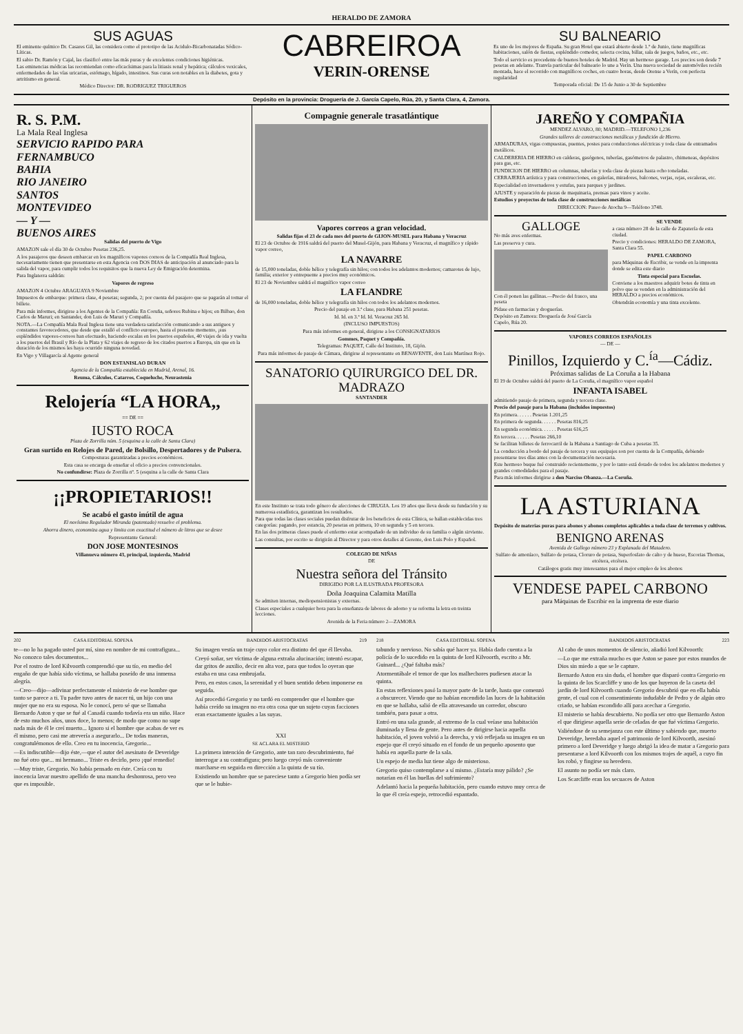HERALDO DE ZAMORA
SUS AGUAS
El eminente químico Dr. Casares Gil, las considera como el prototipo de las Acidulo-Bicarbonatadas Sódico-Líticas.
El sabio Dr. Ramón y Cajal, las clasificó entre las más puras y de excelentes condiciones higiénicas.
Las eminencias médicas las recomiendan como eficacísimas para la litiasis renal y hepática; cálculos vexicales, enfermedades de las vías uricarias, estómago, hígado, intestinos. Sus curas son notables en la diabetes, gota y artritismo en general.
Médico Director: DR. RODRIGUEZ TRIGUEROS
CABREIROA
VERIN-ORENSE
SU BALNEARIO
Es uno de los mejores de España. Su gran Hotel que estará abierto desde 1.º de Junio, tiene magníficas habitaciones, salón de fiestas, espléndido comedor, selecta cocina, billar, sala de juegos, baños, etc., etc.
Todo el servicio es procedente de buenos hoteles de Madrid. Hay un hermoso garage. Los precios son desde 7 pesetas en adelante. Tranvía particular del balneario lo une a Verín. Una nueva sociedad de automóviles recién montada, hace el recorrido con magníficos coches, en cuatro horas, desde Orense a Verín, con perfecta regularidad
Temporada oficial: De 15 de Junio a 30 de Septiembre
Depósito en la provincia: Droguería de J. García Capelo, Rúa, 20, y Santa Clara, 4, Zamora.
R. S. P.M.
La Mala Real Inglesa
SERVICIO RAPIDO PARA
FERNAMBUCO
BAHIA
RIO JANEIRO
SANTOS
MONTEVIDEO
— Y —
BUENOS AIRES
Salidas del puerto de Vigo
AMAZON sale el día 30 de Octubre Pesetas 236,25.
A los pasajeros que deseen embarcar en los magníficos vapores correos de la Compañía Real Inglesa, necesariamente tienen que presentarse en esta Agencia con DOS DIAS de anticipación al anunciado para la salida del vapor, para cumplir todos los requisitos que la nueva Ley de Emigración determina.
Para Inglaterra saldrán:
Vapores de regreso
AMAZON 4 Octubre ARAGUAYA 9 Noviembre
Impuestos de embarque: primera clase, 4 pesetas; segunda, 2; por cuenta del pasajero que se pagarán al tomar el billete.
Para más informes, dirigirse a los Agentes de la Compañía: En Coruña, señores Rubina e hijos; en Bilbao, don Carlos de Maruri; en Santander, don Luis de Maruri y Compañía.
NOTA.—La Compañía Mala Real Inglesa tiene una verdadera satisfacción comunicando a sus antiguos y constantes favorecedores, que desde que estalló el conflicto europeo, hasta el presente momento, ¡sus espléndidos vapores-correos han efectuado, haciendo escalas en los puertos españoles, 40 viajes de ida y vuelta a los puertos del Brasil y Río de la Plata y 62 viajes de regreso de los citados puertos a Europa, sin que en la duración de los mismos les haya ocurrido ninguna novedad.
En Vigo y Villagarcía al Agente general
DON ESTANISLAO DURAN
Agencia de la Compañía establecida en Madrid, Arenal, 16.
Reuma, Cálculos, Catarros, Coqueluche, Neurastenia
Relojería “LA HORA,,
== DE ==
IUSTO ROCA
Plaza de Zorrilla núm. 5 (esquina a la calle de Santa Clara)
Gran surtido en Relojes de Pared, de Bolsillo, Despertadores y de Pulsera.
Composturas garantizadas a precios económicos.
Esta casa se encarga de enseñar el oficio a precios convencionales.
No confundirse: Plaza de Zorrilla nº. 5 (esquina a la calle de Santa Clara
¡¡PROPIETARIOS!!
Se acabó el gasto inútil de agua
El novísimo Regulador Miranda (patentado) resuelve el problema.
Ahorra dinero, economiza agua y limita con exactitud el número de litros que se desee
Representante General:
DON JOSE MONTESINOS
Villanueva número 43, principal, izquierda, Madrid
Compagnie generale trasatlántique
Vapores correos a gran velocidad.
Salidas fijas el 23 de cada mes del puerto de GIJON-MUSEL para Habana y Veracruz
El 23 de Octubre de 1916 saldrá del puerto del Musel-Gijón, para Habana y Veracruz, el magnífico y rápido vapor correo,
LA NAVARRE
de 15,000 toneladas, doble hélice y telegrafía sin hilos; con todos los adelantos modernos; camarotes de lujo, familia; exterior y entrepuente a precios muy económicos.
El 23 de Noviembre saldrá el magnífico vapor correo
LA FLANDRE
de 16,000 toneladas, doble hélice y telegrafía sin hilos con todos los adelantos modernos.
Precio del pasaje en 3.ª clase, para Habana 251 pesetas.
Id. Id. en 3.ª Id. Id. Veracruz 265 Id.
(INCLUSO IMPUESTOS)
Para más informes en general, dirigirse a los CONSIGNATARIOS
Gommes, Paquet y Compañía.
Telegramas: PAQUET, Calle del Instituto, 18, Gijón.
Para más informes de pasaje de Cámara, dirigirse al representante en BENAVENTE, don Luis Martínez Rojo.
SANATORIO QUIRURGICO DEL DR. MADRAZO
SANTANDER
En este Instituto se trata todo género de afecciones de CIRUGIA. Los 19 años que lleva desde su fundación y su numerosa estadística, garantizan los resultados.
Para que todas las clases sociales puedan disfrutar de los beneficios de esta Clínica, se hallan establecidas tres categorías: pagando, por estancia, 20 pesetas en primera, 10 en segunda y 5 en tercera.
En las dos primeras clases puede el enfermo estar acompañado de un individuo de su familia o algún sirviente.
Las consultas, por escrito se dirigirán al Director y para otros detalles al Gerente, don Luis Polo y Español.
COLEGIO DE NIÑAS
DE
Nuestra señora del Tránsito
DIRIGIDO POR LA ILUSTRADA PROFESORA
Doña Joaquina Calamita Matilla
Se admiten internas, mediopensionistas y externas.
Clases especiales a cualquier hora para la enseñanza de labores de adorno y se reforma la letra en treinta lecciones.
Avenida de la Feria número 2—ZAMORA
JAREÑO Y COMPAÑIA
MENDEZ ALVARO, 80; MADRID.—TELEFONO 1,236
Grandes talleres de construcciones metálicas y fundición de Hierro.
ARMADURAS, vigas compuestas, puentes, postes para conducciones eléctricas y toda clase de entramados metálicos.
CALDERERIA DE HIERRO en calderas, gasógenos, tuberías, gasómetros de palastro, chimeneas, depósitos para gas, etc.
FUNDICION DE HIERRO en columnas, tuberías y toda clase de piezas hasta ocho toneladas.
CERRAJERIA artística y para construcciones, en galerías, miradores, balcones, verjas, rejas, escaleras, etc.
Especialidad en invernaderos y estufas, para parques y jardines.
AJUSTE y reparación de piezas de maquinaria, prensas para vinos y aceite.
Estudios y proyectos de toda clase de construcciones metálicas
DIRECCION: Paseo de Atocha 9—Teléfono 3748.
GALLOGE
No más aves enfermas.
Las preserva y cura.
Con él ponen las gallinas.—Precio del frasco, una peseta
Pídase en farmacias y droguerías.
Depósito en Zamora: Droguería de José García Capelo, Rúa 20.
SE VENDE
a casa número 28 de la calle de Zapatería de esta ciudad.
Precio y condiciones: HERALDO DE ZAMORA, Santa Clara 55.
PAPEL CARBONO
para Máquinas de Escribir, se vende en la imprenta donde se edita este diario
Tinta especial para Escuelas.
Conviene a los maestros adquirir botes de tinta en polvo que se venden en la administración del HERALDO a precios económicos.
Obtendrán economía y una tinta excelente.
VAPORES CORREOS ESPAÑOLES
— DE —
Pinillos, Izquierdo y C.<sup>ía</sup>—Cádiz.
Próximas salidas de La Coruña a la Habana
El 19 de Octubre saldrá del puerto de La Coruña, el magnífico vapor español
INFANTA ISABEL
admitiendo pasaje de primera, segunda y tercera clase.
Precio del pasaje para la Habana (incluidos impuestos)
En primera. . . . . . Pesetas 1.201,25
En primera de segunda. . . . . . Pesetas 816,25
En segunda económica. . . . . . Pesetas 616,25
En tercera. . . . . . Pesetas 266,10
Se facilitan billetes de ferrocarril de la Habana a Santiago de Cuba a pesetas 35.
La conducción a bordo del pasaje de tercera y sus equipajes son por cuenta de la Compañía, debiendo presentarse tres días antes con la documentación necesaria.
Este hermoso buque fué construido recientemente, y por lo tanto está dotado de todos los adelantos modernos y grandes comodidades para el pasaje.
Para más informes dirigirse a don Narciso Obanza.—La Coruña.
LA ASTURIANA
Depósito de materias puras para abonos y abonos completos aplicables a toda clase de terrenos y cultivos.
BENIGNO ARENAS
Avenida de Gallego número 23 y Explanada del Matadero.
Sulfato de amoníaco, Sulfato de potasa, Cloruro de potasa, Superfosfato de calto y de hueso, Escorias Thomas, etcétera, etcétera.
Catálogos gratis muy interesantes para el mejor empleo de los abonos
VENDESE PAPEL CARBONO
para Máquinas de Escribir en la imprenta de este diario
202 CASA EDITORIAL SOPENA
te—no lo ha pagado usted por mí, sino en nombre de mi contrafigura... No conozco tales documentos...
Por el rostro de lord Kilvoorth comprendió que su tío, en medio del engaño de que había sido víctima, se hallaba poseído de una inmensa alegría.
—Creo—dijo—adivinar perfectamente el misterio de ese hombre que tanto se parece a ti. Tu padre tuvo antes de nacer tú, un hijo con una mujer que no era su esposa. No le conocí, pero sé que se llamaba Bernardo Aston y que se fué al Canadá cuando todavía era un niño. Hace de esto muchos años, unos doce, lo menos; de modo que como no supe nada más de él le creí muerto... Ignoro si el hombre que acabas de ver es él mismo, pero casi me atrevería a asegurarlo... De todas maneras, congratulémonos de ello. Creo en tu inocencia, Gregorio...
—Es indiscutible—dijo éste,—que el autor del asesinato de Deveridge no fué otro que... mi hermano... Triste es decirlo, pero ¡qué remedio!
—Muy triste, Gregorio. No había pensado en éste. Creía con tu inocencia lavar nuestro apellido de una mancha deshonrosa, pero veo que es imposible.
BANDIDOS ARISTOCRATAS 219
Su imagen vestía un traje cuyo color era distinto del que él llevaba.
Creyó soñar, ser víctima de alguna extraña alucinación; intentó escapar, dar gritos de auxilio, decir en alta voz, para que todos lo oyeran que estaba en una casa embrujada.
Pero, en estos casos, la serenidad y el buen sentido deben imponerse en seguida.
Así procedió Gregorio y no tardó en comprender que el hombre que había creído su imagen no era otra cosa que un sujeto cuyas facciones eran exactamente iguales a las suyas.
XXI
SE ACLARA EL MISTERIO
La primera intención de Gregorio, ante tan raro descubrimiento, fué interrogar a su contrafigura; pero luego creyó más conveniente marcharse en seguida en dirección a la quinta de su tío.
Existiendo un hombre que se pareciese tanto a Gregorio bien podía ser que se le hubie-
218 CASA EDITORIAL SOPENA
tabundo y nervioso. No sabía qué hacer ya. Había dado cuenta a la policía de lo sucedido en la quinta de lord Kilvoorth, escrito a Mr. Guinard... ¿Qué faltaba más?
Atormentábale el temor de que los malhechores pudiesen atacar la quinta.
En estas reflexiones pasó la mayor parte de la tarde, hasta que comenzó a obscurecer. Viendo que no habían encendido las luces de la habitación en que se hallaba, salió de ella atravesando un corredor, obscuro también, para pasar a otra.
Entró en una sala grande, al extremo de la cual veíase una habitación iluminada y llena de gente. Pero antes de dirigirse hacia aquella habitación, el joven volvió a la derecha, y vió reflejada su imagen en un espejo que él creyó situado en el fondo de un pequeño aposento que había en aquella parte de la sala.
Un espejo de media luz tiene algo de misterioso.
Gregorio quiso contemplarse a sí mismo. ¿Estaría muy pálido? ¿Se notarían en él las huellas del sufrimiento?
Adelantó hacia la pequeña habitación, pero cuando estuvo muy cerca de lo que él creía espejo, retrocedió espantado.
BANDIDOS ARISTOCRATAS 223
Al cabo de unos momentos de silencio, añadió lord Kilvoorth:
—Lo que me extraña mucho es que Aston se pasee por estos mundos de Dios sin miedo a que se le capture.
Bernardo Aston era sin duda, el hombre que disparó contra Gregorio en la quinta de los Scarcliffe y uno de los que huyeron de la caseta del jardín de lord Kilvoorth cuando Gregorio descubrió que en ella había gente, el cual con el consentimiento indudable de Pedro y de algún otro criado, se habían escondido allí para acechar a Gregorio.
El misterio se había descubierto. No podía ser otro que Bernardo Aston el que dirigiese aquella serie de celadas de que fué víctima Gregorio.
Valiéndose de su semejanza con este último y sabiendo que, muerto Deveridge, heredaba aquel el patrimonio de lord Kilvoorth, asesinó primero a lord Deveridge y luego abrigó la idea de matar a Gregorio para presentarse a lord Kilvoorth con los mismos trajes de aquél, a cuyo fin los robó, y fingirse su heredero.
El asunto no podía ser más claro.
Los Scarcliffe eran los secuaces de Aston